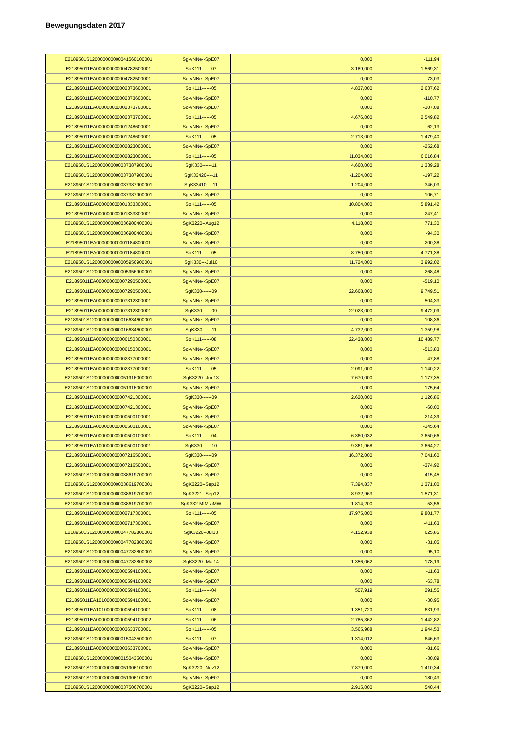Bewegungsdaten 2017
| E2189501S120000000000041560100001 | Sg-vNNe--SpE07 | | 0,000 | -111,94 |
| E21895011EA000000000004782500001 | SoK111------07 | | 3.189,000 | 1.569,31 |
| E21895011EA000000000004782500001 | So-vNNe--SpE07 | | 0,000 | -73,03 |
| E21895011EA000000000002373600001 | SoK111------05 | | 4.837,000 | 2.637,62 |
| E21895011EA000000000002373600001 | So-vNNe--SpE07 | | 0,000 | -110,77 |
| E21895011EA000000000002373700001 | So-vNNe--SpE07 | | 0,000 | -107,08 |
| E21895011EA000000000002373700001 | SoK111------05 | | 4.676,000 | 2.549,82 |
| E21895011EA000000000001248600001 | So-vNNe--SpE07 | | 0,000 | -62,13 |
| E21895011EA000000000001248600001 | SoK111------05 | | 2.713,000 | 1.479,40 |
| E21895011EA000000000002823000001 | So-vNNe--SpE07 | | 0,000 | -252,68 |
| E21895011EA000000000002823000001 | SoK111------05 | | 11.034,000 | 6.016,84 |
| E2189501S120000000000037387900001 | SgK330------11 | | 4.660,000 | 1.339,28 |
| E2189501S120000000000037387900001 | SgK33420----11 | | -1.204,000 | -197,22 |
| E2189501S120000000000037387900001 | SgK33410----11 | | 1.204,000 | 346,03 |
| E2189501S120000000000037387900001 | Sg-vNNe--SpE07 | | 0,000 | -106,71 |
| E21895011EA000000000001333300001 | SoK111------05 | | 10.804,000 | 5.891,42 |
| E21895011EA000000000001333300001 | So-vNNe--SpE07 | | 0,000 | -247,41 |
| E2189501S120000000000036900400001 | SgK3220--Aug12 | | 4.118,000 | 771,30 |
| E2189501S120000000000036900400001 | Sg-vNNe--SpE07 | | 0,000 | -94,30 |
| E21895011EA000000000001184800001 | So-vNNe--SpE07 | | 0,000 | -200,38 |
| E21895011EA000000000001184800001 | SoK111------05 | | 8.750,000 | 4.771,38 |
| E2189501S120000000000005956900001 | SgK330---Jul10 | | 11.724,000 | 3.992,02 |
| E2189501S120000000000005956900001 | Sg-vNNe--SpE07 | | 0,000 | -268,48 |
| E21895011EA000000000007290500001 | Sg-vNNe--SpE07 | | 0,000 | -519,10 |
| E21895011EA000000000007290500001 | SgK330------09 | | 22.668,000 | 9.749,51 |
| E21895011EA000000000007312300001 | Sg-vNNe--SpE07 | | 0,000 | -504,33 |
| E21895011EA000000000007312300001 | SgK330------09 | | 22.023,000 | 9.472,09 |
| E2189501S120000000000016634600001 | Sg-vNNe--SpE07 | | 0,000 | -108,36 |
| E2189501S120000000000016634600001 | SgK330------11 | | 4.732,000 | 1.359,98 |
| E21895011EA000000000006150300001 | SoK111------08 | | 22.438,000 | 10.489,77 |
| E21895011EA000000000006150300001 | So-vNNe--SpE07 | | 0,000 | -513,83 |
| E21895011EA000000000002377000001 | So-vNNe--SpE07 | | 0,000 | -47,88 |
| E21895011EA000000000002377000001 | SoK111------05 | | 2.091,000 | 1.140,22 |
| E2189501S120000000000051916000001 | SgK3220--Jun13 | | 7.670,000 | 1.177,35 |
| E2189501S120000000000051916000001 | Sg-vNNe--SpE07 | | 0,000 | -175,64 |
| E21895011EA000000000007421300001 | SgK330------09 | | 2.620,000 | 1.126,86 |
| E21895011EA000000000007421300001 | Sg-vNNe--SpE07 | | 0,000 | -60,00 |
| E21895011EA100000000000500100001 | Sg-vNNe--SpE07 | | 0,000 | -214,39 |
| E21895011EA000000000000500100001 | So-vNNe--SpE07 | | 0,000 | -145,64 |
| E21895011EA000000000000500100001 | SoK111------04 | | 6.360,032 | 3.650,66 |
| E21895011EA100000000000500100001 | SgK330------10 | | 9.361,968 | 3.664,27 |
| E21895011EA000000000007216500001 | SgK330------09 | | 16.372,000 | 7.041,60 |
| E21895011EA000000000007216500001 | Sg-vNNe--SpE07 | | 0,000 | -374,92 |
| E2189501S120000000000038619700001 | Sg-vNNe--SpE07 | | 0,000 | -415,45 |
| E2189501S120000000000038619700001 | SgK3220--Sep12 | | 7.394,837 | 1.371,00 |
| E2189501S120000000000038619700001 | SgK3221--Sep12 | | 8.932,963 | 1.571,31 |
| E2189501S120000000000038619700001 | SgK332-MIM-aMW | | 1.814,200 | 53,56 |
| E21895011EA000000000002717300001 | SoK111------05 | | 17.975,000 | 9.801,77 |
| E21895011EA000000000002717300001 | So-vNNe--SpE07 | | 0,000 | -411,63 |
| E2189501S120000000000047782800001 | SgK3220--Jul13 | | 4.152,938 | 625,85 |
| E2189501S120000000000047782800002 | Sg-vNNe--SpE07 | | 0,000 | -31,05 |
| E2189501S120000000000047782800001 | Sg-vNNe--SpE07 | | 0,000 | -95,10 |
| E2189501S120000000000047782800002 | SgK3220--Mai14 | | 1.356,062 | 178,19 |
| E21895011EA000000000000594100001 | So-vNNe--SpE07 | | 0,000 | -11,63 |
| E21895011EA000000000000594100002 | So-vNNe--SpE07 | | 0,000 | -63,78 |
| E21895011EA000000000000594100001 | SoK111------04 | | 507,919 | 291,55 |
| E21895011EA101000000000594100001 | So-vNNe--SpE07 | | 0,000 | -30,95 |
| E21895011EA101000000000594100001 | SoK111------08 | | 1.351,720 | 631,93 |
| E21895011EA000000000000594100002 | SoK111------06 | | 2.785,362 | 1.442,82 |
| E21895011EA000000000003633700001 | SoK111------05 | | 3.565,988 | 1.944,53 |
| E2189501S120000000000015043500001 | SoK111------07 | | 1.314,012 | 646,63 |
| E21895011EA000000000003633700001 | So-vNNe--SpE07 | | 0,000 | -81,66 |
| E2189501S120000000000015043500001 | So-vNNe--SpE07 | | 0,000 | -30,09 |
| E2189501S120000000000051906100001 | SgK3220--Nov12 | | 7.879,000 | 1.410,34 |
| E2189501S120000000000051906100001 | Sg-vNNe--SpE07 | | 0,000 | -180,43 |
| E2189501S120000000000037506700001 | SgK3220--Sep12 | | 2.915,000 | 540,44 |